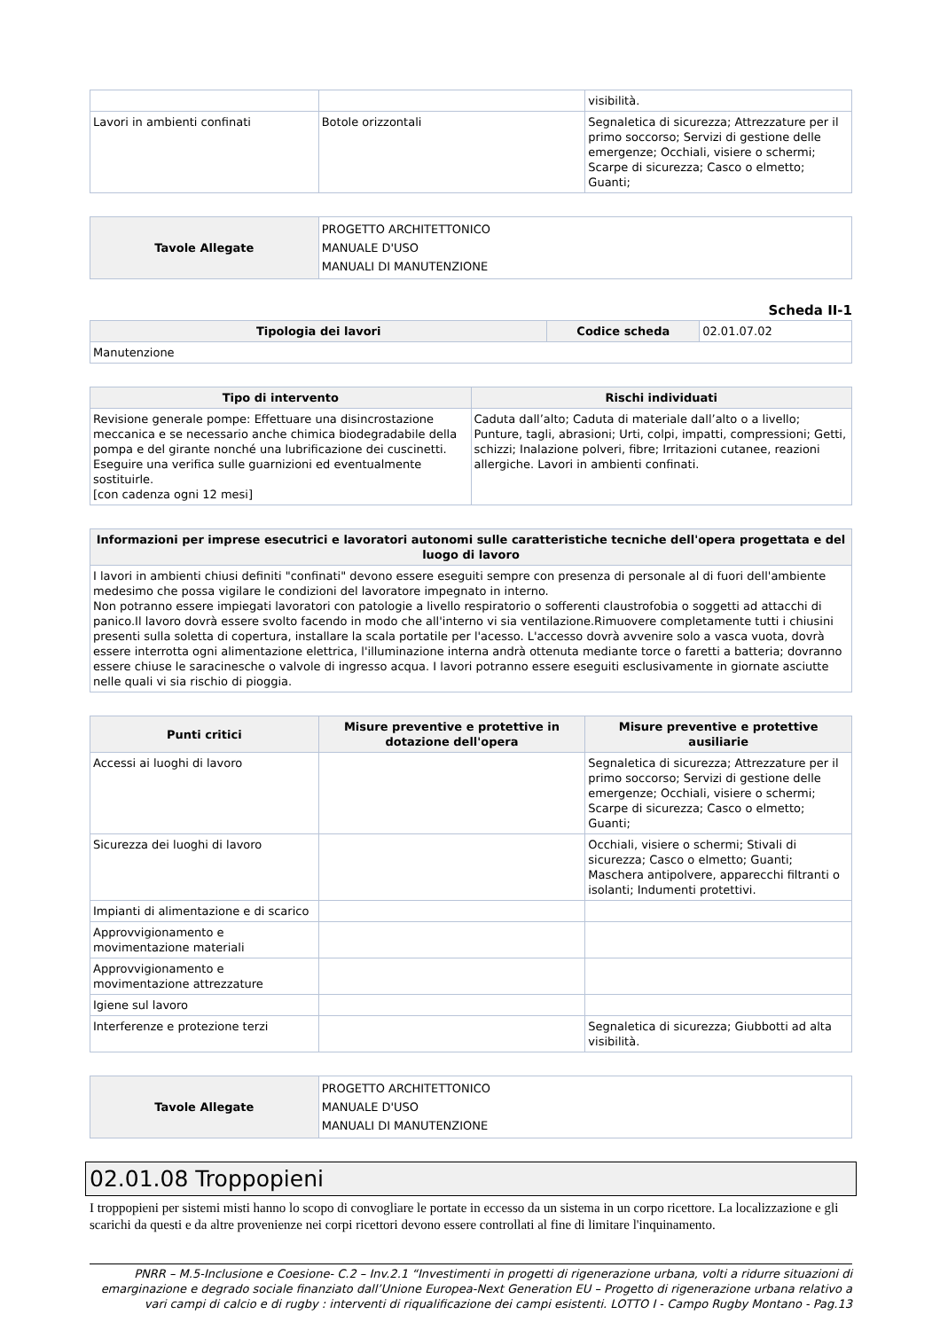| | | visibilità. |
| Lavori in ambienti confinati | Botole orizzontali | Segnaletica di sicurezza; Attrezzature per il primo soccorso; Servizi di gestione delle emergenze; Occhiali, visiere o schermi; Scarpe di sicurezza; Casco o elmetto; Guanti; |
| Tavole Allegate | PROGETTO ARCHITETTONICO MANUALE D'USO MANUALI DI MANUTENZIONE |
Scheda II-1
| Tipologia dei lavori | Codice scheda | 02.01.07.02 |
| Manutenzione | | |
| Tipo di intervento | Rischi individuati |
| --- | --- |
| Revisione generale pompe: Effettuare una disincrostazione meccanica e se necessario anche chimica biodegradabile della pompa e del girante nonché una lubrificazione dei cuscinetti. Eseguire una verifica sulle guarnizioni ed eventualmente sostituirle. [con cadenza ogni 12 mesi] | Caduta dall’alto; Caduta di materiale dall’alto o a livello; Punture, tagli, abrasioni; Urti, colpi, impatti, compressioni; Getti, schizzi; Inalazione polveri, fibre; Irritazioni cutanee, reazioni allergiche. Lavori in ambienti confinati. |
| Informazioni per imprese esecutrici e lavoratori autonomi sulle caratteristiche tecniche dell'opera progettata e del luogo di lavoro |
| --- |
| I lavori in ambienti chiusi definiti "confinati" devono essere eseguiti sempre con presenza di personale al di fuori dell'ambiente medesimo che possa vigilare le condizioni del lavoratore impegnato in interno. Non potranno essere impiegati lavoratori con patologie a livello respiratorio o sofferenti claustrofobia o soggetti ad attacchi di panico.Il lavoro dovrà essere svolto facendo in modo che all'interno vi sia ventilazione.Rimuovere completamente tutti i chiusini presenti sulla soletta di copertura, installare la scala portatile per l'acesso. L'accesso dovrà avvenire solo a vasca vuota, dovrà essere interrotta ogni alimentazione elettrica, l'illuminazione interna andrà ottenuta mediante torce o faretti a batteria; dovranno essere chiuse le saracinesche o valvole di ingresso acqua. I lavori potranno essere eseguiti esclusivamente in giornate asciutte nelle quali vi sia rischio di pioggia. |
| Punti critici | Misure preventive e protettive in dotazione dell'opera | Misure preventive e protettive ausiliarie |
| --- | --- | --- |
| Accessi ai luoghi di lavoro | | Segnaletica di sicurezza; Attrezzature per il primo soccorso; Servizi di gestione delle emergenze; Occhiali, visiere o schermi; Scarpe di sicurezza; Casco o elmetto; Guanti; |
| Sicurezza dei luoghi di lavoro | | Occhiali, visiere o schermi; Stivali di sicurezza; Casco o elmetto; Guanti; Maschera antipolvere, apparecchi filtranti o isolanti; Indumenti protettivi. |
| Impianti di alimentazione e di scarico | | |
| Approvvigionamento e movimentazione materiali | | |
| Approvvigionamento e movimentazione attrezzature | | |
| Igiene sul lavoro | | |
| Interferenze e protezione terzi | | Segnaletica di sicurezza; Giubbotti ad alta visibilità. |
| Tavole Allegate | PROGETTO ARCHITETTONICO MANUALE D'USO MANUALI DI MANUTENZIONE |
02.01.08 Troppopieni
I troppopieni per sistemi misti hanno lo scopo di convogliare le portate in eccesso da un sistema in un corpo ricettore. La localizzazione e gli scarichi da questi e da altre provenienze nei corpi ricettori devono essere controllati al fine di limitare l'inquinamento.
PNRR – M.5-Inclusione e Coesione- C.2 – Inv.2.1 “Investimenti in progetti di rigenerazione urbana, volti a ridurre situazioni di emarginazione e degrado sociale finanziato dall’Unione Europea-Next Generation EU – Progetto di rigenerazione urbana relativo a vari campi di calcio e di rugby : interventi di riqualificazione dei campi esistenti. LOTTO I - Campo Rugby Montano - Pag.13